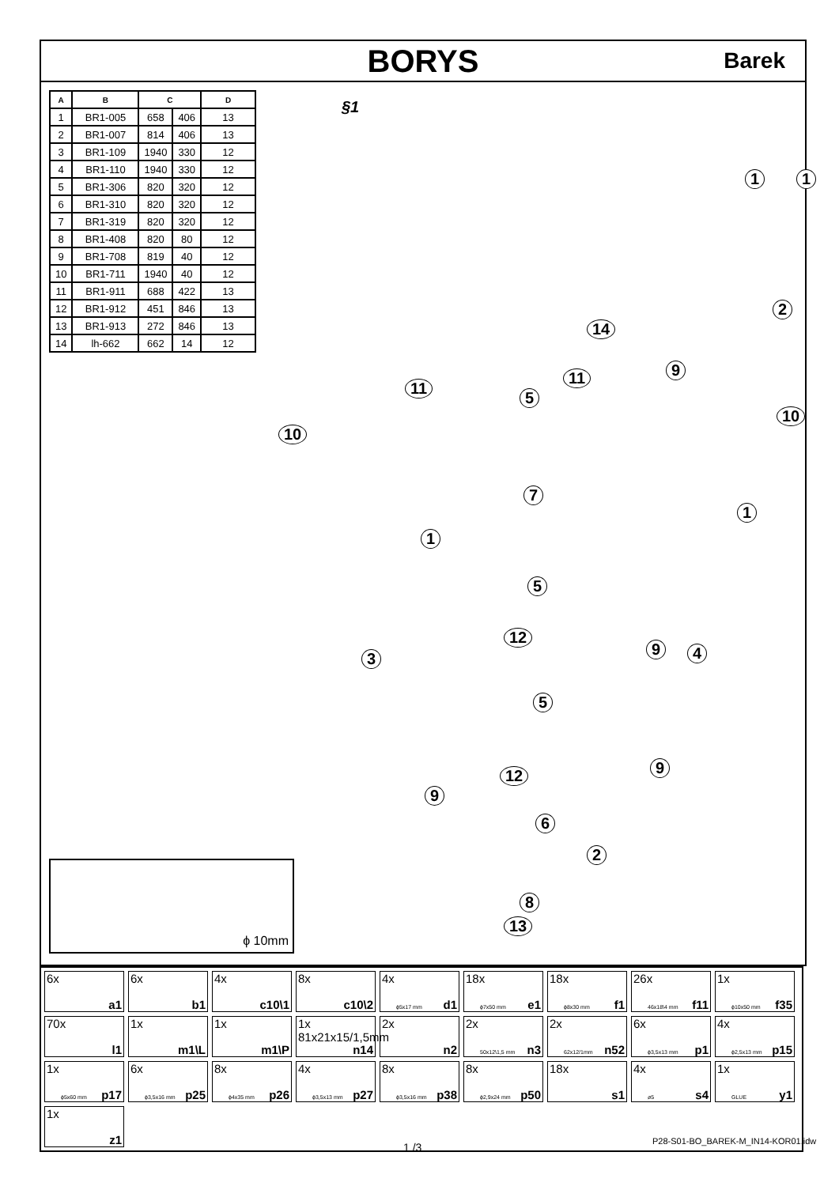BORYS
Barek
| A | B | C | | D |
| --- | --- | --- | --- | --- |
| 1 | BR1-005 | 658 | 406 | 13 |
| 2 | BR1-007 | 814 | 406 | 13 |
| 3 | BR1-109 | 1940 | 330 | 12 |
| 4 | BR1-110 | 1940 | 330 | 12 |
| 5 | BR1-306 | 820 | 320 | 12 |
| 6 | BR1-310 | 820 | 320 | 12 |
| 7 | BR1-319 | 820 | 320 | 12 |
| 8 | BR1-408 | 820 | 80 | 12 |
| 9 | BR1-708 | 819 | 40 | 12 |
| 10 | BR1-711 | 1940 | 40 | 12 |
| 11 | BR1-911 | 688 | 422 | 13 |
| 12 | BR1-912 | 451 | 846 | 13 |
| 13 | BR1-913 | 272 | 846 | 13 |
| 14 | lh-662 | 662 | 14 | 12 |
ϕ 10mm
§1
14
11
11 9
5
10
10
7
1
1
5
12
3
9 4
5
9
12
9
6
2
8
13
1 1
2
6x
a1
6x
b1
4x
c10\1
8x
c10\2
4x
ϕ5x17 mm d1
18x
ϕ7x50 mm e1
18x
ϕ8x30 mm f1
26x
46x18\4 mm f11
1x
ϕ10x50 mm f35
70x
l1
1x
m1\L
1x
m1\P
1x 81x21x15/1,5mm
n14
2x
n2
2x
50x12\1,5 mm n3
2x
62x12/1mm n52
6x
ϕ3,5x13 mm p1
4x
ϕ2,5x13 mm p15
1x
ϕ5x60 mm p17
6x
ϕ3,5x16 mm p25
8x
ϕ4x35 mm p26
4x
ϕ3,5x13 mm p27
8x
ϕ3,5x16 mm p38
8x
ϕ2,9x24 mm p50
18x
s1
4x
ø5 s4
1x
GLUE y1
1x
z1
1 /3 P28-S01-BO_BAREK-M_IN14-KOR01.idw